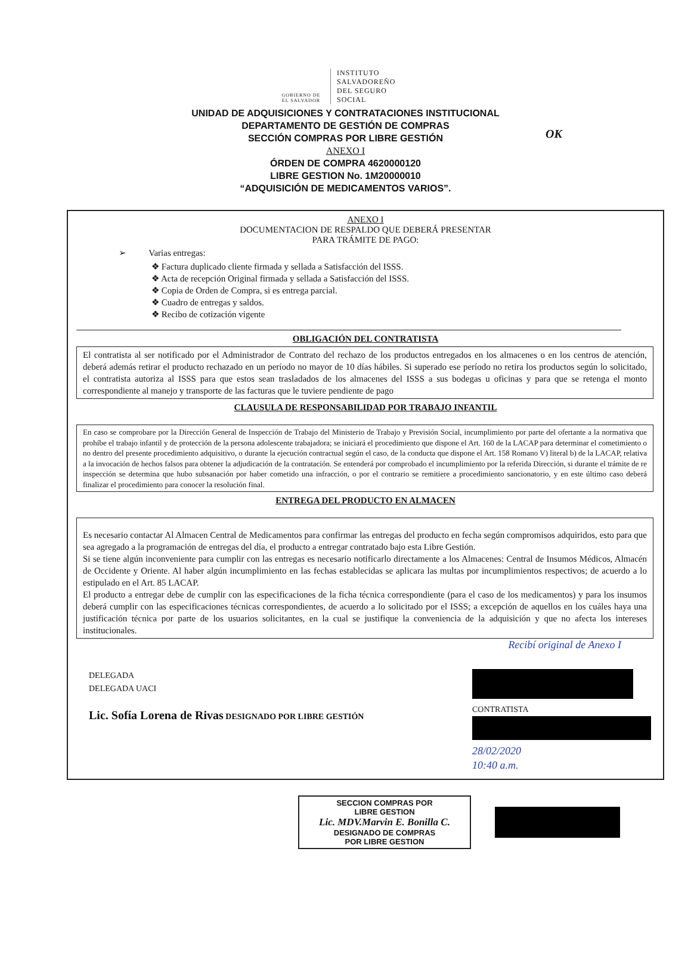OK
GOBIERNO DE EL SALVADOR
INSTITUTO
SALVADOREÑO
DEL SEGURO
SOCIAL
UNIDAD DE ADQUISICIONES Y CONTRATACIONES INSTITUCIONAL
DEPARTAMENTO DE GESTIÓN DE COMPRAS
SECCIÓN COMPRAS POR LIBRE GESTIÓN
ANEXO I
ÓRDEN DE COMPRA 4620000120
LIBRE GESTION No. 1M20000010
“ADQUISICIÓN DE MEDICAMENTOS VARIOS”.
ANEXO I
DOCUMENTACION DE RESPALDO QUE DEBERÁ PRESENTAR
PARA TRÁMITE DE PAGO:
➢ Varias entregas:
❖ Factura duplicado cliente firmada y sellada a Satisfacción del ISSS.
❖ Acta de recepción Original firmada y sellada a Satisfacción del ISSS.
❖ Copia de Orden de Compra, si es entrega parcial.
❖ Cuadro de entregas y saldos.
❖ Recibo de cotización vigente
OBLIGACIÓN DEL CONTRATISTA
El contratista al ser notificado por el Administrador de Contrato del rechazo de los productos entregados en los almacenes o en los centros de atención, deberá además retirar el producto rechazado en un período no mayor de 10 días hábiles. Si superado ese período no retira los productos según lo solicitado, el contratista autoriza al ISSS para que estos sean trasladados de los almacenes del ISSS a sus bodegas u oficinas y para que se retenga el monto correspondiente al manejo y transporte de las facturas que le tuviere pendiente de pago
CLAUSULA DE RESPONSABILIDAD POR TRABAJO INFANTIL
En caso se comprobare por la Dirección General de Inspección de Trabajo del Ministerio de Trabajo y Previsión Social, incumplimiento por parte del ofertante a la normativa que prohíbe el trabajo infantil y de protección de la persona adolescente trabajadora; se iniciará el procedimiento que dispone el Art. 160 de la LACAP para determinar el cometimiento o no dentro del presente procedimiento adquisitivo, o durante la ejecución contractual según el caso, de la conducta que dispone el Art. 158 Romano V) literal b) de la LACAP, relativa a la invocación de hechos falsos para obtener la adjudicación de la contratación. Se entenderá por comprobado el incumplimiento por la referida Dirección, si durante el trámite de re inspección se determina que hubo subsanación por haber cometido una infracción, o por el contrario se remitiere a procedimiento sancionatorio, y en este último caso deberá finalizar el procedimiento para conocer la resolución final.
ENTREGA DEL PRODUCTO EN ALMACEN
Es necesario contactar Al Almacen Central de Medicamentos para confirmar las entregas del producto en fecha según compromisos adquiridos, esto para que sea agregado a la programación de entregas del día, el producto a entregar contratado bajo esta Libre Gestión.
Si se tiene algún inconveniente para cumplir con las entregas es necesario notificarlo directamente a los Almacenes: Central de Insumos Médicos, Almacén de Occidente y Oriente. Al haber algún incumplimiento en las fechas establecidas se aplicara las multas por incumplimientos respectivos; de acuerdo a lo estipulado en el Art. 85 LACAP.
El producto a entregar debe de cumplir con las especificaciones de la ficha técnica correspondiente (para el caso de los medicamentos) y para los insumos deberá cumplir con las especificaciones técnicas correspondientes, de acuerdo a lo solicitado por el ISSS; a excepción de aquellos en los cuáles haya una justificación técnica por parte de los usuarios solicitantes, en la cual se justifique la conveniencia de la adquisición y que no afecta los intereses institucionales.
Recibí original de Anexo I
DELEGADA
DELEGADA UACI
Lic. Sofía Lorena de Rivas DESIGNADO POR LIBRE GESTIÓN
CONTRATISTA
28/02/2020
10:40 a.m.
SECCION COMPRAS POR
LIBRE GESTION
Lic. MDV.Marvin E. Bonilla C.
DESIGNADO DE COMPRAS
POR LIBRE GESTION